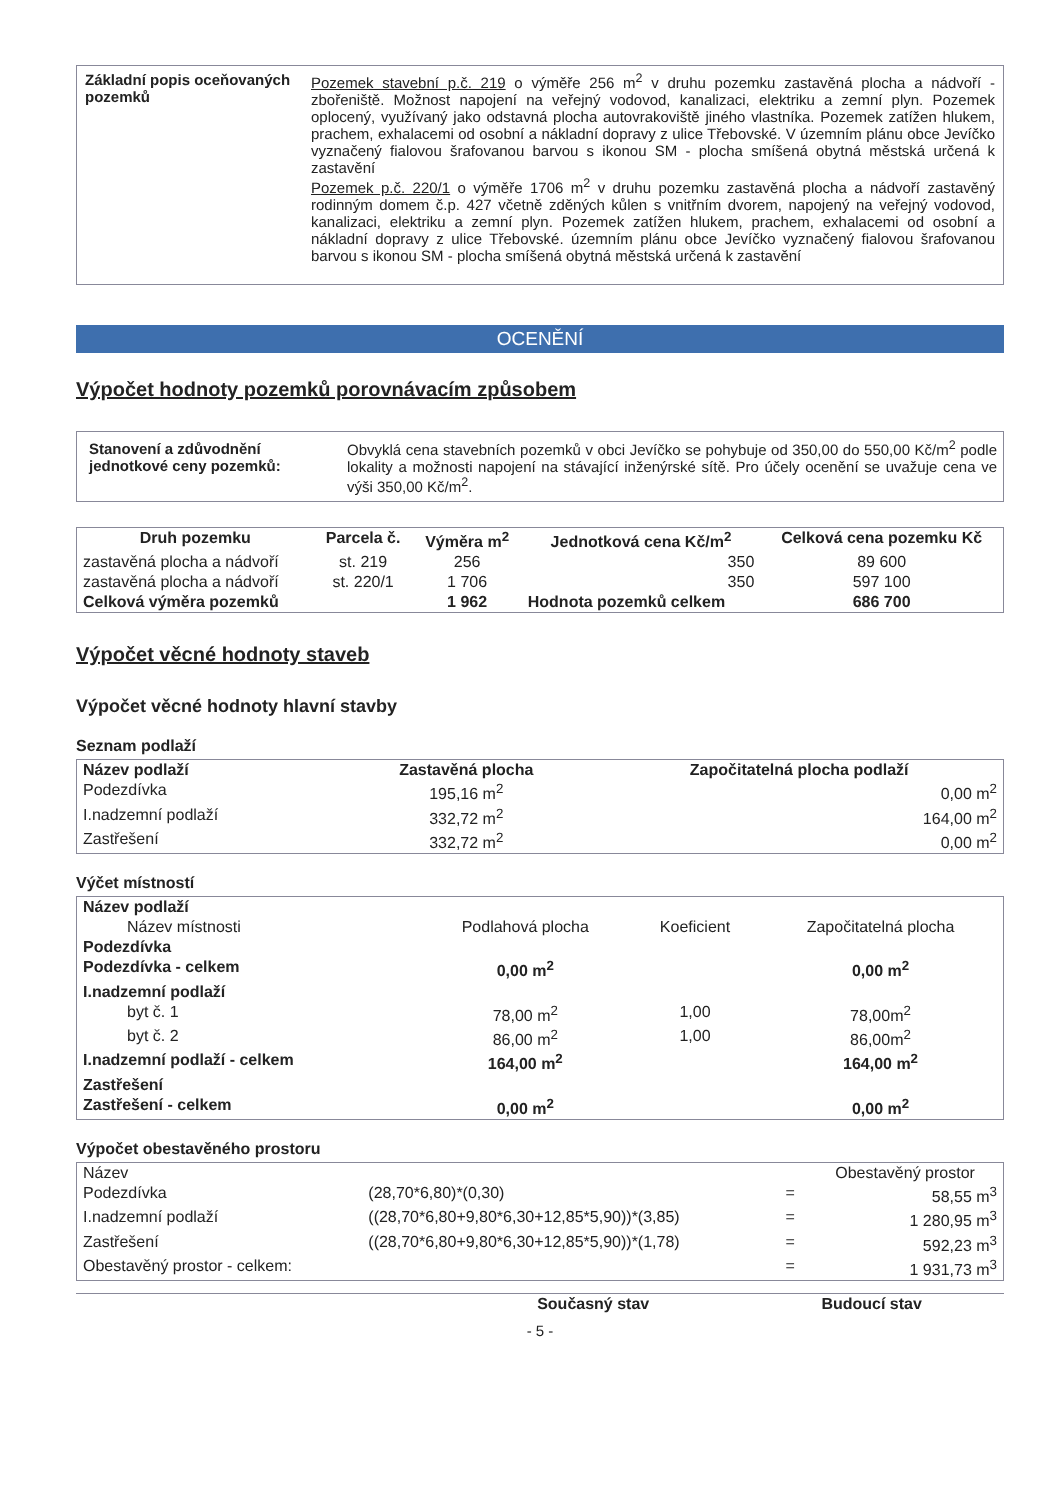| Základní popis oceňovaných pozemků | Pozemek stavební p.č. 219 o výměře 256 m<sup>2</sup> v druhu pozemku zastavěná plocha a nádvoří - zbořeniště. Možnost napojení na veřejný vodovod, kanalizaci, elektriku a zemní plyn. Pozemek oplocený, využívaný jako odstavná plocha autovrakoviště jiného vlastníka. Pozemek zatížen hlukem, prachem, exhalacemi od osobní a nákladní dopravy z ulice Třebovské. V územním plánu obce Jevíčko vyznačený fialovou šrafovanou barvou s ikonou SM - plocha smíšená obytná městská určená k zastavění Pozemek p.č. 220/1 o výměře 1706 m<sup>2</sup> v druhu pozemku zastavěná plocha a nádvoří zastavěný rodinným domem č.p. 427 včetně zděných kůlen s vnitřním dvorem, napojený na veřejný vodovod, kanalizaci, elektriku a zemní plyn. Pozemek zatížen hlukem, prachem, exhalacemi od osobní a nákladní dopravy z ulice Třebovské. územním plánu obce Jevíčko vyznačený fialovou šrafovanou barvou s ikonou SM - plocha smíšená obytná městská určená k zastavění |
OCENĚNÍ
Výpočet hodnoty pozemků porovnávacím způsobem
| Stanovení a zdůvodnění jednotkové ceny pozemků: | Obvyklá cena stavebních pozemků v obci Jevíčko se pohybuje od 350,00 do 550,00 Kč/m<sup>2</sup> podle lokality a možnosti napojení na stávající inženýrské sítě. Pro účely ocenění se uvažuje cena ve výši 350,00 Kč/m<sup>2</sup>. |
| Druh pozemku | Parcela č. | Výměra m<sup>2</sup> | Jednotková cena Kč/m<sup>2</sup> | Celková cena pozemku Kč |
| --- | --- | --- | --- | --- |
| zastavěná plocha a nádvoří | st. 219 | 256 | 350 | 89 600 |
| zastavěná plocha a nádvoří | st. 220/1 | 1 706 | 350 | 597 100 |
| Celková výměra pozemků | | 1 962 | Hodnota pozemků celkem | 686 700 |
Výpočet věcné hodnoty staveb
Výpočet věcné hodnoty hlavní stavby
Seznam podlaží
| Název podlaží | Zastavěná plocha | Započitatelná plocha podlaží |
| --- | --- | --- |
| Podezdívka | 195,16 m<sup>2</sup> | 0,00 m<sup>2</sup> |
| I.nadzemní podlaží | 332,72 m<sup>2</sup> | 164,00 m<sup>2</sup> |
| Zastřešení | 332,72 m<sup>2</sup> | 0,00 m<sup>2</sup> |
Výčet místností
| Název podlaží | | | |
| --- | --- | --- | --- |
| Název místnosti | Podlahová plocha | Koeficient | Započitatelná plocha |
| Podezdívka | | | |
| Podezdívka - celkem | 0,00 m<sup>2</sup> | | 0,00 m<sup>2</sup> |
| I.nadzemní podlaží | | | |
| byt č. 1 | 78,00 m<sup>2</sup> | 1,00 | 78,00m<sup>2</sup> |
| byt č. 2 | 86,00 m<sup>2</sup> | 1,00 | 86,00m<sup>2</sup> |
| I.nadzemní podlaží - celkem | 164,00 m<sup>2</sup> | | 164,00 m<sup>2</sup> |
| Zastřešení | | | |
| Zastřešení - celkem | 0,00 m<sup>2</sup> | | 0,00 m<sup>2</sup> |
Výpočet obestavěného prostoru
| Název | | | Obestavěný prostor |
| Podezdívka | (28,70*6,80)*(0,30) | = | 58,55 m<sup>3</sup> |
| I.nadzemní podlaží | ((28,70*6,80+9,80*6,30+12,85*5,90))*(3,85) | = | 1 280,95 m<sup>3</sup> |
| Zastřešení | ((28,70*6,80+9,80*6,30+12,85*5,90))*(1,78) | = | 592,23 m<sup>3</sup> |
| Obestavěný prostor - celkem: | | = | 1 931,73 m<sup>3</sup> |
| | Současný stav | Budoucí stav |
| --- | --- | --- |
- 5 -